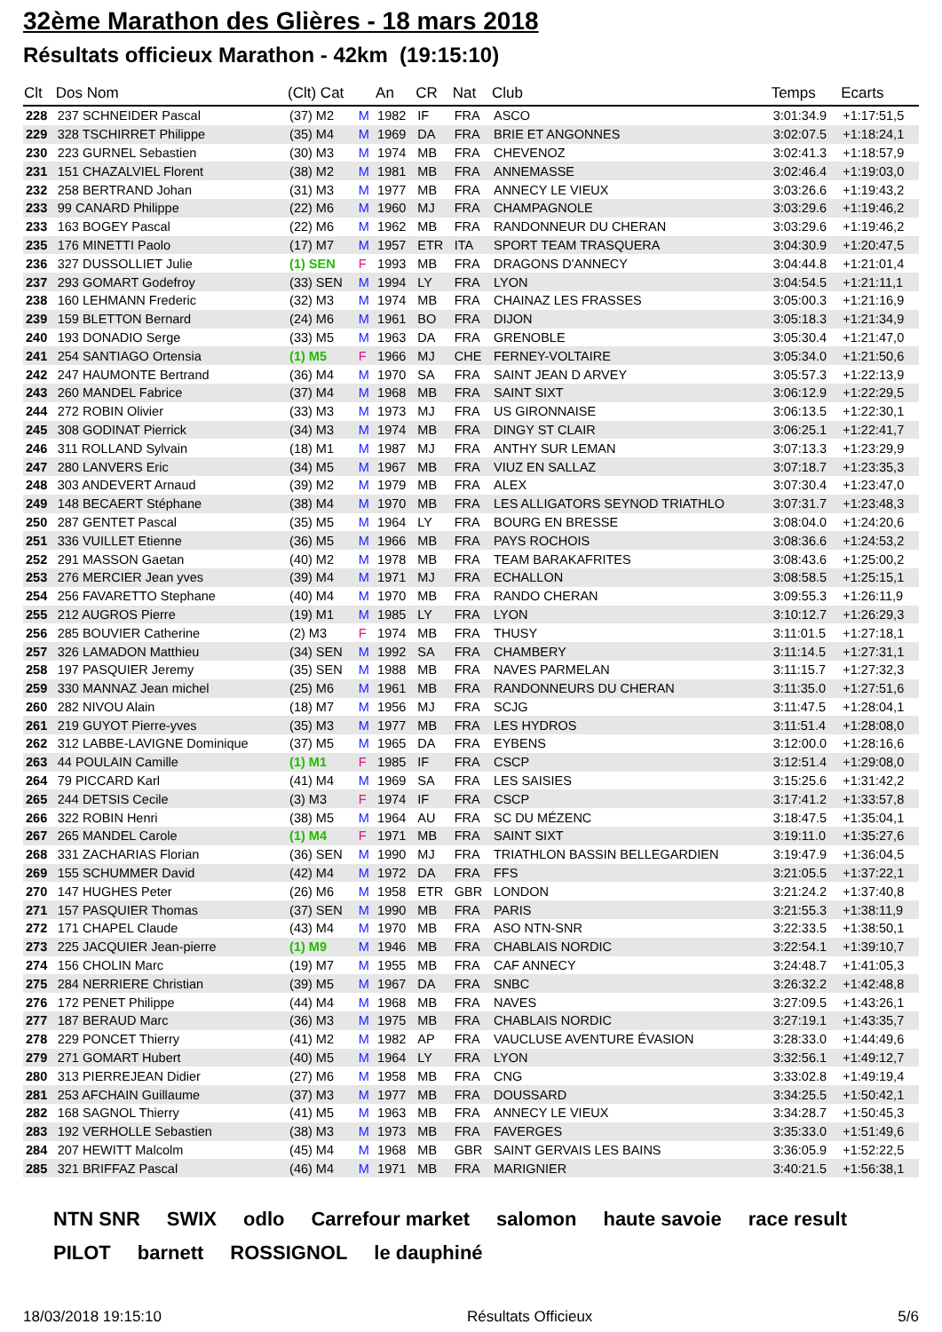32ème Marathon des Glières - 18 mars 2018
Résultats officieux Marathon - 42km (19:15:10)
| Clt | Dos Nom | (Clt) Cat | | An | CR | Nat | Club | Temps | Ecarts |
| --- | --- | --- | --- | --- | --- | --- | --- | --- | --- |
| 228 | 237 SCHNEIDER Pascal | (37) M2 | M | 1982 | IF | FRA | ASCO | 3:01:34.9 | +1:17:51,5 |
| 229 | 328 TSCHIRRET Philippe | (35) M4 | M | 1969 | DA | FRA | BRIE ET ANGONNES | 3:02:07.5 | +1:18:24,1 |
| 230 | 223 GURNEL Sebastien | (30) M3 | M | 1974 | MB | FRA | CHEVENOZ | 3:02:41.3 | +1:18:57,9 |
| 231 | 151 CHAZALVIEL Florent | (38) M2 | M | 1981 | MB | FRA | ANNEMASSE | 3:02:46.4 | +1:19:03,0 |
| 232 | 258 BERTRAND Johan | (31) M3 | M | 1977 | MB | FRA | ANNECY LE VIEUX | 3:03:26.6 | +1:19:43,2 |
| 233 | 99 CANARD Philippe | (22) M6 | M | 1960 | MJ | FRA | CHAMPAGNOLE | 3:03:29.6 | +1:19:46,2 |
| 233 | 163 BOGEY Pascal | (22) M6 | M | 1962 | MB | FRA | RANDONNEUR DU CHERAN | 3:03:29.6 | +1:19:46,2 |
| 235 | 176 MINETTI Paolo | (17) M7 | M | 1957 | ETR | ITA | SPORT TEAM TRASQUERA | 3:04:30.9 | +1:20:47,5 |
| 236 | 327 DUSSOLLIET Julie | (1) SEN | F | 1993 | MB | FRA | DRAGONS D'ANNECY | 3:04:44.8 | +1:21:01,4 |
| 237 | 293 GOMART Godefroy | (33) SEN | M | 1994 | LY | FRA | LYON | 3:04:54.5 | +1:21:11,1 |
| 238 | 160 LEHMANN Frederic | (32) M3 | M | 1974 | MB | FRA | CHAINAZ LES FRASSES | 3:05:00.3 | +1:21:16,9 |
| 239 | 159 BLETTON Bernard | (24) M6 | M | 1961 | BO | FRA | DIJON | 3:05:18.3 | +1:21:34,9 |
| 240 | 193 DONADIO Serge | (33) M5 | M | 1963 | DA | FRA | GRENOBLE | 3:05:30.4 | +1:21:47,0 |
| 241 | 254 SANTIAGO Ortensia | (1) M5 | F | 1966 | MJ | CHE | FERNEY-VOLTAIRE | 3:05:34.0 | +1:21:50,6 |
| 242 | 247 HAUMONTE Bertrand | (36) M4 | M | 1970 | SA | FRA | SAINT JEAN D ARVEY | 3:05:57.3 | +1:22:13,9 |
| 243 | 260 MANDEL Fabrice | (37) M4 | M | 1968 | MB | FRA | SAINT SIXT | 3:06:12.9 | +1:22:29,5 |
| 244 | 272 ROBIN Olivier | (33) M3 | M | 1973 | MJ | FRA | US GIRONNAISE | 3:06:13.5 | +1:22:30,1 |
| 245 | 308 GODINAT Pierrick | (34) M3 | M | 1974 | MB | FRA | DINGY ST CLAIR | 3:06:25.1 | +1:22:41,7 |
| 246 | 311 ROLLAND Sylvain | (18) M1 | M | 1987 | MJ | FRA | ANTHY SUR LEMAN | 3:07:13.3 | +1:23:29,9 |
| 247 | 280 LANVERS Eric | (34) M5 | M | 1967 | MB | FRA | VIUZ EN SALLAZ | 3:07:18.7 | +1:23:35,3 |
| 248 | 303 ANDEVERT Arnaud | (39) M2 | M | 1979 | MB | FRA | ALEX | 3:07:30.4 | +1:23:47,0 |
| 249 | 148 BECAERT Stéphane | (38) M4 | M | 1970 | MB | FRA | LES ALLIGATORS SEYNOD TRIATHLO | 3:07:31.7 | +1:23:48,3 |
| 250 | 287 GENTET Pascal | (35) M5 | M | 1964 | LY | FRA | BOURG EN BRESSE | 3:08:04.0 | +1:24:20,6 |
| 251 | 336 VUILLET Etienne | (36) M5 | M | 1966 | MB | FRA | PAYS ROCHOIS | 3:08:36.6 | +1:24:53,2 |
| 252 | 291 MASSON Gaetan | (40) M2 | M | 1978 | MB | FRA | TEAM BARAKAFRITES | 3:08:43.6 | +1:25:00,2 |
| 253 | 276 MERCIER Jean yves | (39) M4 | M | 1971 | MJ | FRA | ECHALLON | 3:08:58.5 | +1:25:15,1 |
| 254 | 256 FAVARETTO Stephane | (40) M4 | M | 1970 | MB | FRA | RANDO CHERAN | 3:09:55.3 | +1:26:11,9 |
| 255 | 212 AUGROS Pierre | (19) M1 | M | 1985 | LY | FRA | LYON | 3:10:12.7 | +1:26:29,3 |
| 256 | 285 BOUVIER Catherine | (2) M3 | F | 1974 | MB | FRA | THUSY | 3:11:01.5 | +1:27:18,1 |
| 257 | 326 LAMADON Matthieu | (34) SEN | M | 1992 | SA | FRA | CHAMBERY | 3:11:14.5 | +1:27:31,1 |
| 258 | 197 PASQUIER Jeremy | (35) SEN | M | 1988 | MB | FRA | NAVES PARMELAN | 3:11:15.7 | +1:27:32,3 |
| 259 | 330 MANNAZ Jean michel | (25) M6 | M | 1961 | MB | FRA | RANDONNEURS DU CHERAN | 3:11:35.0 | +1:27:51,6 |
| 260 | 282 NIVOU Alain | (18) M7 | M | 1956 | MJ | FRA | SCJG | 3:11:47.5 | +1:28:04,1 |
| 261 | 219 GUYOT Pierre-yves | (35) M3 | M | 1977 | MB | FRA | LES HYDROS | 3:11:51.4 | +1:28:08,0 |
| 262 | 312 LABBE-LAVIGNE Dominique | (37) M5 | M | 1965 | DA | FRA | EYBENS | 3:12:00.0 | +1:28:16,6 |
| 263 | 44 POULAIN Camille | (1) M1 | F | 1985 | IF | FRA | CSCP | 3:12:51.4 | +1:29:08,0 |
| 264 | 79 PICCARD Karl | (41) M4 | M | 1969 | SA | FRA | LES SAISIES | 3:15:25.6 | +1:31:42,2 |
| 265 | 244 DETSIS Cecile | (3) M3 | F | 1974 | IF | FRA | CSCP | 3:17:41.2 | +1:33:57,8 |
| 266 | 322 ROBIN Henri | (38) M5 | M | 1964 | AU | FRA | SC DU MÉZENC | 3:18:47.5 | +1:35:04,1 |
| 267 | 265 MANDEL Carole | (1) M4 | F | 1971 | MB | FRA | SAINT SIXT | 3:19:11.0 | +1:35:27,6 |
| 268 | 331 ZACHARIAS Florian | (36) SEN | M | 1990 | MJ | FRA | TRIATHLON BASSIN BELLEGARDIEN | 3:19:47.9 | +1:36:04,5 |
| 269 | 155 SCHUMMER David | (42) M4 | M | 1972 | DA | FRA | FFS | 3:21:05.5 | +1:37:22,1 |
| 270 | 147 HUGHES Peter | (26) M6 | M | 1958 | ETR | GBR | LONDON | 3:21:24.2 | +1:37:40,8 |
| 271 | 157 PASQUIER Thomas | (37) SEN | M | 1990 | MB | FRA | PARIS | 3:21:55.3 | +1:38:11,9 |
| 272 | 171 CHAPEL Claude | (43) M4 | M | 1970 | MB | FRA | ASO NTN-SNR | 3:22:33.5 | +1:38:50,1 |
| 273 | 225 JACQUIER Jean-pierre | (1) M9 | M | 1946 | MB | FRA | CHABLAIS NORDIC | 3:22:54.1 | +1:39:10,7 |
| 274 | 156 CHOLIN Marc | (19) M7 | M | 1955 | MB | FRA | CAF ANNECY | 3:24:48.7 | +1:41:05,3 |
| 275 | 284 NERRIERE Christian | (39) M5 | M | 1967 | DA | FRA | SNBC | 3:26:32.2 | +1:42:48,8 |
| 276 | 172 PENET Philippe | (44) M4 | M | 1968 | MB | FRA | NAVES | 3:27:09.5 | +1:43:26,1 |
| 277 | 187 BERAUD Marc | (36) M3 | M | 1975 | MB | FRA | CHABLAIS NORDIC | 3:27:19.1 | +1:43:35,7 |
| 278 | 229 PONCET Thierry | (41) M2 | M | 1982 | AP | FRA | VAUCLUSE AVENTURE ÉVASION | 3:28:33.0 | +1:44:49,6 |
| 279 | 271 GOMART Hubert | (40) M5 | M | 1964 | LY | FRA | LYON | 3:32:56.1 | +1:49:12,7 |
| 280 | 313 PIERREJEAN Didier | (27) M6 | M | 1958 | MB | FRA | CNG | 3:33:02.8 | +1:49:19,4 |
| 281 | 253 AFCHAIN Guillaume | (37) M3 | M | 1977 | MB | FRA | DOUSSARD | 3:34:25.5 | +1:50:42,1 |
| 282 | 168 SAGNOL Thierry | (41) M5 | M | 1963 | MB | FRA | ANNECY LE VIEUX | 3:34:28.7 | +1:50:45,3 |
| 283 | 192 VERHOLLE Sebastien | (38) M3 | M | 1973 | MB | FRA | FAVERGES | 3:35:33.0 | +1:51:49,6 |
| 284 | 207 HEWITT Malcolm | (45) M4 | M | 1968 | MB | GBR | SAINT GERVAIS LES BAINS | 3:36:05.9 | +1:52:22,5 |
| 285 | 321 BRIFFAZ Pascal | (46) M4 | M | 1971 | MB | FRA | MARIGNIER | 3:40:21.5 | +1:56:38,1 |
NTN SNR SWIX odlo Carrefour market salomon haute savoie race result PILOT barnett ROSSIGNOL le dauphiné
18/03/2018 19:15:10 Résultats Officieux 5/6